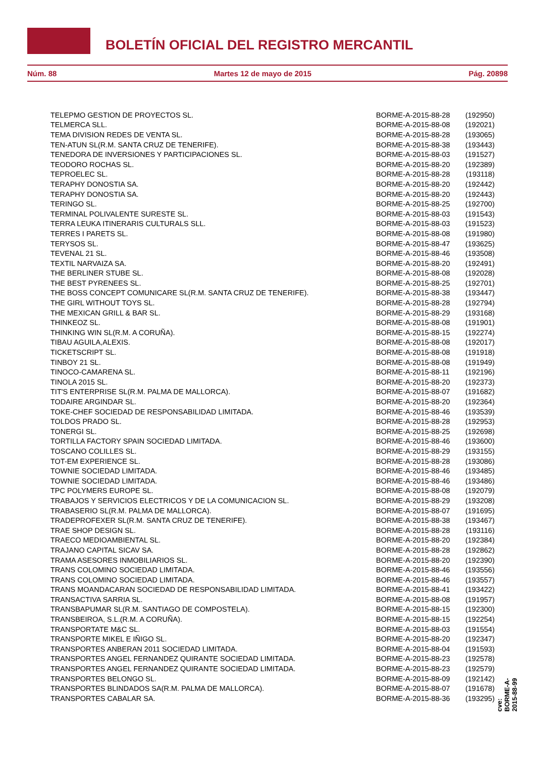BOLETÍN OFICIAL DEL REGISTRO MERCANTIL
Núm. 88 Martes 12 de mayo de 2015 Pág. 20898
| TELEPMO GESTION DE PROYECTOS SL. | BORME-A-2015-88-28 | (192950) |
| TELMERCA SLL. | BORME-A-2015-88-08 | (192021) |
| TEMA DIVISION REDES DE VENTA SL. | BORME-A-2015-88-28 | (193065) |
| TEN-ATUN SL(R.M. SANTA CRUZ DE TENERIFE). | BORME-A-2015-88-38 | (193443) |
| TENEDORA DE INVERSIONES Y PARTICIPACIONES SL. | BORME-A-2015-88-03 | (191527) |
| TEODORO ROCHAS SL. | BORME-A-2015-88-20 | (192389) |
| TEPROELEC SL. | BORME-A-2015-88-28 | (193118) |
| TERAPHY DONOSTIA SA. | BORME-A-2015-88-20 | (192442) |
| TERAPHY DONOSTIA SA. | BORME-A-2015-88-20 | (192443) |
| TERINGO SL. | BORME-A-2015-88-25 | (192700) |
| TERMINAL POLIVALENTE SURESTE SL. | BORME-A-2015-88-03 | (191543) |
| TERRA LEUKA ITINERARIS CULTURALS SLL. | BORME-A-2015-88-03 | (191523) |
| TERRES I PARETS SL. | BORME-A-2015-88-08 | (191980) |
| TERYSOS SL. | BORME-A-2015-88-47 | (193625) |
| TEVENAL 21 SL. | BORME-A-2015-88-46 | (193508) |
| TEXTIL NARVAIZA SA. | BORME-A-2015-88-20 | (192491) |
| THE BERLINER STUBE SL. | BORME-A-2015-88-08 | (192028) |
| THE BEST PYRENEES SL. | BORME-A-2015-88-25 | (192701) |
| THE BOSS CONCEPT COMUNICARE SL(R.M. SANTA CRUZ DE TENERIFE). | BORME-A-2015-88-38 | (193447) |
| THE GIRL WITHOUT TOYS SL. | BORME-A-2015-88-28 | (192794) |
| THE MEXICAN GRILL & BAR SL. | BORME-A-2015-88-29 | (193168) |
| THINKEOZ SL. | BORME-A-2015-88-08 | (191901) |
| THINKING WIN SL(R.M. A CORUÑA). | BORME-A-2015-88-15 | (192274) |
| TIBAU AGUILA,ALEXIS. | BORME-A-2015-88-08 | (192017) |
| TICKETSCRIPT SL. | BORME-A-2015-88-08 | (191918) |
| TINBOY 21 SL. | BORME-A-2015-88-08 | (191949) |
| TINOCO-CAMARENA SL. | BORME-A-2015-88-11 | (192196) |
| TINOLA 2015 SL. | BORME-A-2015-88-20 | (192373) |
| TIT'S ENTERPRISE SL(R.M. PALMA DE MALLORCA). | BORME-A-2015-88-07 | (191682) |
| TODAIRE ARGINDAR SL. | BORME-A-2015-88-20 | (192364) |
| TOKE-CHEF SOCIEDAD DE RESPONSABILIDAD LIMITADA. | BORME-A-2015-88-46 | (193539) |
| TOLDOS PRADO SL. | BORME-A-2015-88-28 | (192953) |
| TONERGI SL. | BORME-A-2015-88-25 | (192698) |
| TORTILLA FACTORY SPAIN SOCIEDAD LIMITADA. | BORME-A-2015-88-46 | (193600) |
| TOSCANO COLILLES SL. | BORME-A-2015-88-29 | (193155) |
| TOT-EM EXPERIENCE SL. | BORME-A-2015-88-28 | (193086) |
| TOWNIE SOCIEDAD LIMITADA. | BORME-A-2015-88-46 | (193485) |
| TOWNIE SOCIEDAD LIMITADA. | BORME-A-2015-88-46 | (193486) |
| TPC POLYMERS EUROPE SL. | BORME-A-2015-88-08 | (192079) |
| TRABAJOS Y SERVICIOS ELECTRICOS Y DE LA COMUNICACION SL. | BORME-A-2015-88-29 | (193208) |
| TRABASERIO SL(R.M. PALMA DE MALLORCA). | BORME-A-2015-88-07 | (191695) |
| TRADEPROFEXER SL(R.M. SANTA CRUZ DE TENERIFE). | BORME-A-2015-88-38 | (193467) |
| TRAE SHOP DESIGN SL. | BORME-A-2015-88-28 | (193116) |
| TRAECO MEDIOAMBIENTAL SL. | BORME-A-2015-88-20 | (192384) |
| TRAJANO CAPITAL SICAV SA. | BORME-A-2015-88-28 | (192862) |
| TRAMA ASESORES INMOBILIARIOS SL. | BORME-A-2015-88-20 | (192390) |
| TRANS COLOMINO SOCIEDAD LIMITADA. | BORME-A-2015-88-46 | (193556) |
| TRANS COLOMINO SOCIEDAD LIMITADA. | BORME-A-2015-88-46 | (193557) |
| TRANS MOANDACARAN SOCIEDAD DE RESPONSABILIDAD LIMITADA. | BORME-A-2015-88-41 | (193422) |
| TRANSACTIVA SARRIA SL. | BORME-A-2015-88-08 | (191957) |
| TRANSBAPUMAR SL(R.M. SANTIAGO DE COMPOSTELA). | BORME-A-2015-88-15 | (192300) |
| TRANSBEIROA, S.L.(R.M. A CORUÑA). | BORME-A-2015-88-15 | (192254) |
| TRANSPORTATE M&C SL. | BORME-A-2015-88-03 | (191554) |
| TRANSPORTE MIKEL E IÑIGO SL. | BORME-A-2015-88-20 | (192347) |
| TRANSPORTES ANBERAN 2011 SOCIEDAD LIMITADA. | BORME-A-2015-88-04 | (191593) |
| TRANSPORTES ANGEL FERNANDEZ QUIRANTE SOCIEDAD LIMITADA. | BORME-A-2015-88-23 | (192578) |
| TRANSPORTES ANGEL FERNANDEZ QUIRANTE SOCIEDAD LIMITADA. | BORME-A-2015-88-23 | (192579) |
| TRANSPORTES BELONGO SL. | BORME-A-2015-88-09 | (192142) |
| TRANSPORTES BLINDADOS SA(R.M. PALMA DE MALLORCA). | BORME-A-2015-88-07 | (191678) |
| TRANSPORTES CABALAR SA. | BORME-A-2015-88-36 | (193295) |
cve: BORME-A-2015-88-99